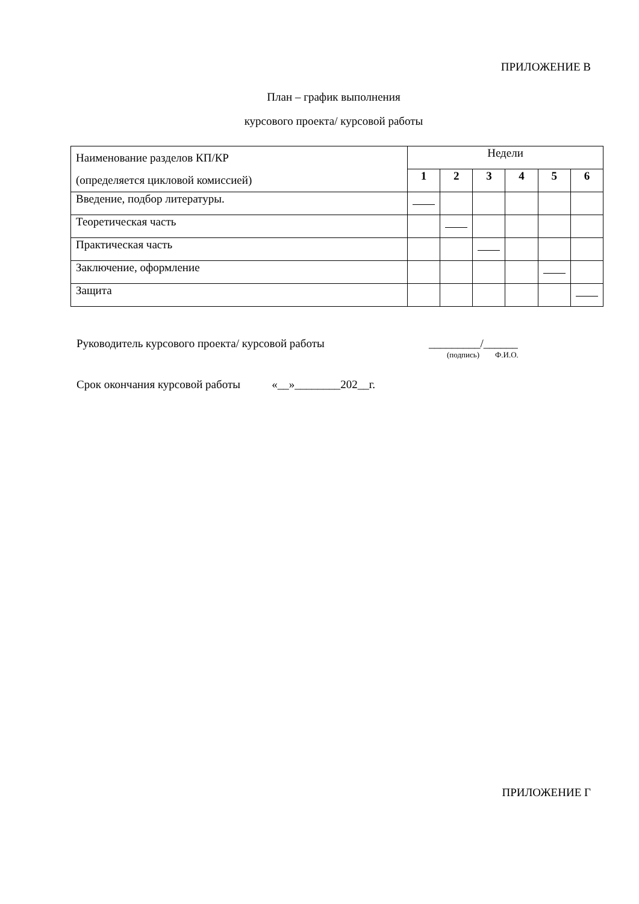ПРИЛОЖЕНИЕ В
План – график выполнения
курсового проекта/ курсовой работы
| Наименование разделов КП/КР (определяется цикловой комиссией) | Недели | | | | | |
| --- | --- | --- | --- | --- | --- | --- |
| | 1 | 2 | 3 | 4 | 5 | 6 |
| Введение, подбор литературы. | | | | | | |
| Теоретическая часть | | | | | | |
| Практическая часть | | | | | | |
| Заключение, оформление | | | | | | |
| Защита | | | | | | |
Руководитель курсового проекта/ курсовой работы _________/______
(подпись) Ф.И.О.
Срок окончания курсовой работы «__»________202__г.
ПРИЛОЖЕНИЕ Г